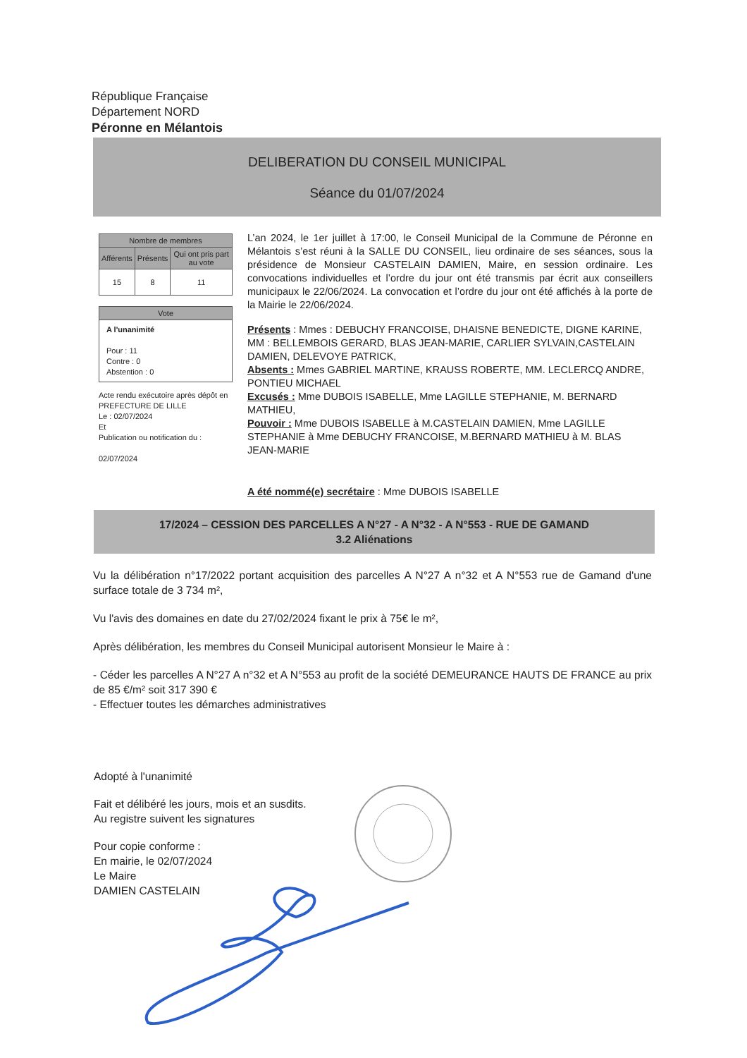République Française
Département NORD
Péronne en Mélantois
DELIBERATION DU CONSEIL MUNICIPAL
Séance du 01/07/2024
| Nombre de membres | | |
| --- | --- | --- |
| Afférents | Présents | Qui ont pris part au vote |
| 15 | 8 | 11 |
Vote
A l'unanimité
Pour : 11
Contre : 0
Abstention : 0
Acte rendu exécutoire après dépôt en PREFECTURE DE LILLE
Le : 02/07/2024
Et
Publication ou notification du :
02/07/2024
L’an 2024, le 1er juillet à 17:00, le Conseil Municipal de la Commune de Péronne en Mélantois s’est réuni à la SALLE DU CONSEIL, lieu ordinaire de ses séances, sous la présidence de Monsieur CASTELAIN DAMIEN, Maire, en session ordinaire. Les convocations individuelles et l’ordre du jour ont été transmis par écrit aux conseillers municipaux le 22/06/2024. La convocation et l’ordre du jour ont été affichés à la porte de la Mairie le 22/06/2024.
Présents : Mmes : DEBUCHY FRANCOISE, DHAISNE BENEDICTE, DIGNE KARINE, MM : BELLEMBOIS GERARD, BLAS JEAN-MARIE, CARLIER SYLVAIN,CASTELAIN DAMIEN, DELEVOYE PATRICK,
Absents : Mmes GABRIEL MARTINE, KRAUSS ROBERTE, MM. LECLERCQ ANDRE, PONTIEU MICHAEL
Excusés : Mme DUBOIS ISABELLE, Mme LAGILLE STEPHANIE, M. BERNARD MATHIEU,
Pouvoir : Mme DUBOIS ISABELLE à M.CASTELAIN DAMIEN, Mme LAGILLE STEPHANIE à Mme DEBUCHY FRANCOISE, M.BERNARD MATHIEU à M. BLAS JEAN-MARIE
A été nommé(e) secrétaire : Mme DUBOIS ISABELLE
17/2024 – CESSION DES PARCELLES A N°27 - A N°32 - A N°553 - RUE DE GAMAND
3.2 Aliénations
Vu la délibération n°17/2022 portant acquisition des parcelles A N°27 A n°32 et A N°553 rue de Gamand d'une surface totale de 3 734 m²,
Vu l'avis des domaines en date du 27/02/2024 fixant le prix à 75€ le m²,
Après délibération, les membres du Conseil Municipal autorisent Monsieur le Maire à :
- Céder les parcelles A N°27 A n°32 et A N°553 au profit de la société DEMEURANCE HAUTS DE FRANCE au prix de 85 €/m² soit 317 390 €
- Effectuer toutes les démarches administratives
Adopté à l'unanimité
Fait et délibéré les jours, mois et an susdits.
Au registre suivent les signatures
Pour copie conforme :
En mairie, le 02/07/2024
Le Maire
DAMIEN CASTELAIN